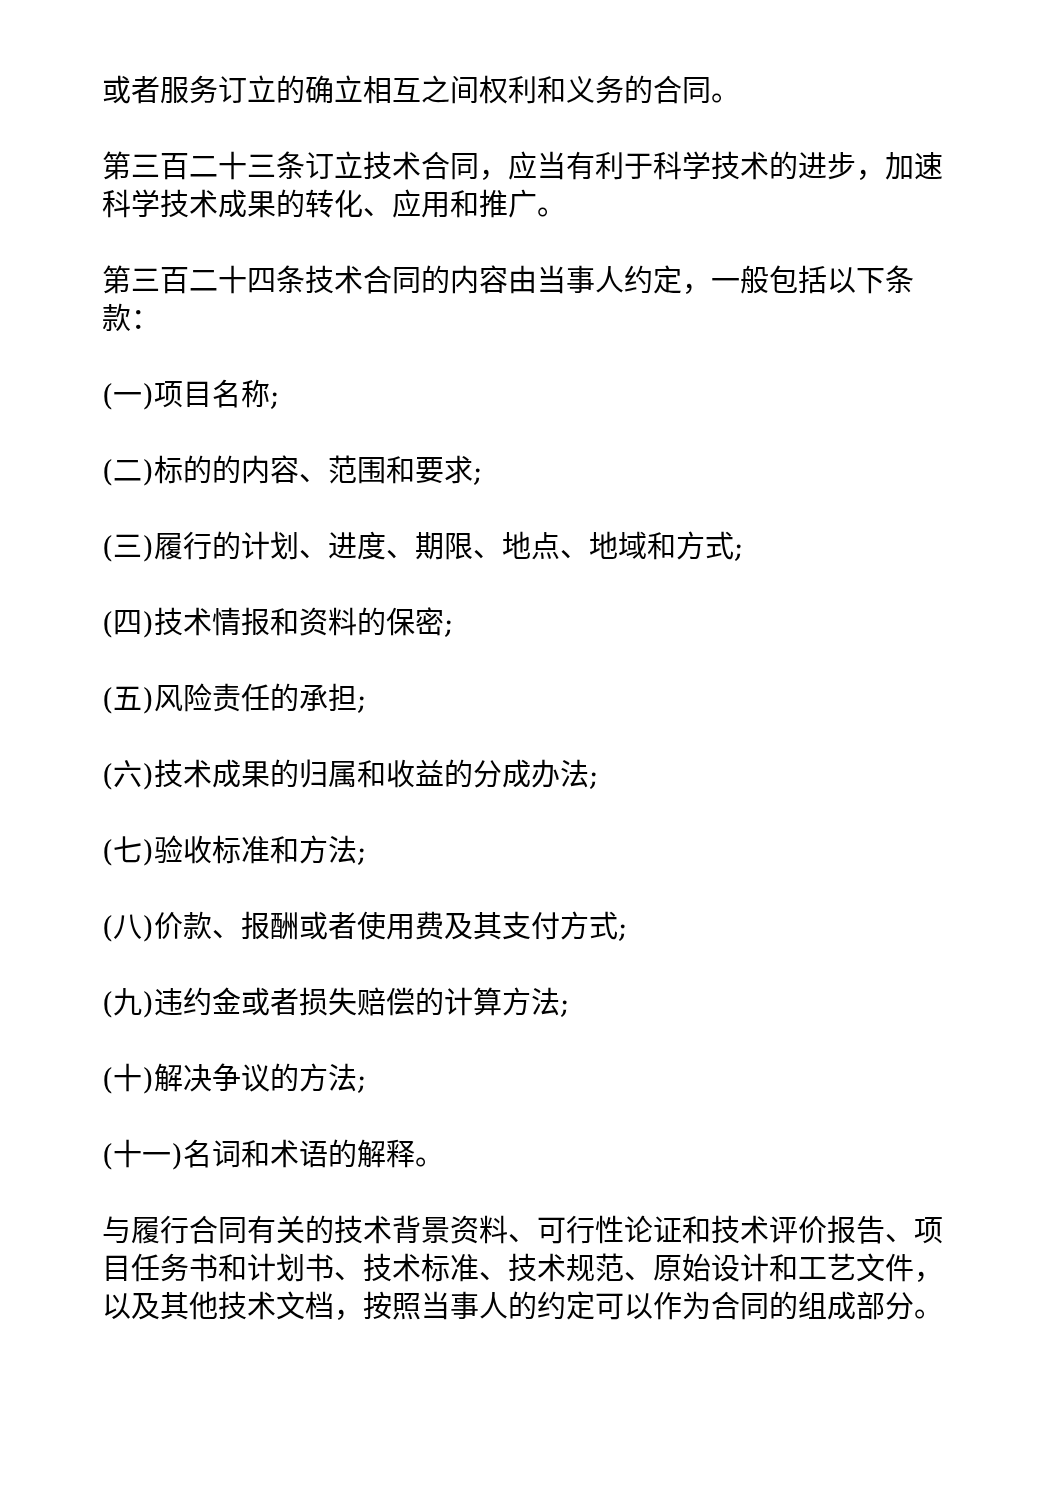或者服务订立的确立相互之间权利和义务的合同。
第三百二十三条订立技术合同，应当有利于科学技术的进步，加速科学技术成果的转化、应用和推广。
第三百二十四条技术合同的内容由当事人约定，一般包括以下条款：
(一)项目名称;
(二)标的的内容、范围和要求;
(三)履行的计划、进度、期限、地点、地域和方式;
(四)技术情报和资料的保密;
(五)风险责任的承担;
(六)技术成果的归属和收益的分成办法;
(七)验收标准和方法;
(八)价款、报酬或者使用费及其支付方式;
(九)违约金或者损失赔偿的计算方法;
(十)解决争议的方法;
(十一)名词和术语的解释。
与履行合同有关的技术背景资料、可行性论证和技术评价报告、项目任务书和计划书、技术标准、技术规范、原始设计和工艺文件，以及其他技术文档，按照当事人的约定可以作为合同的组成部分。